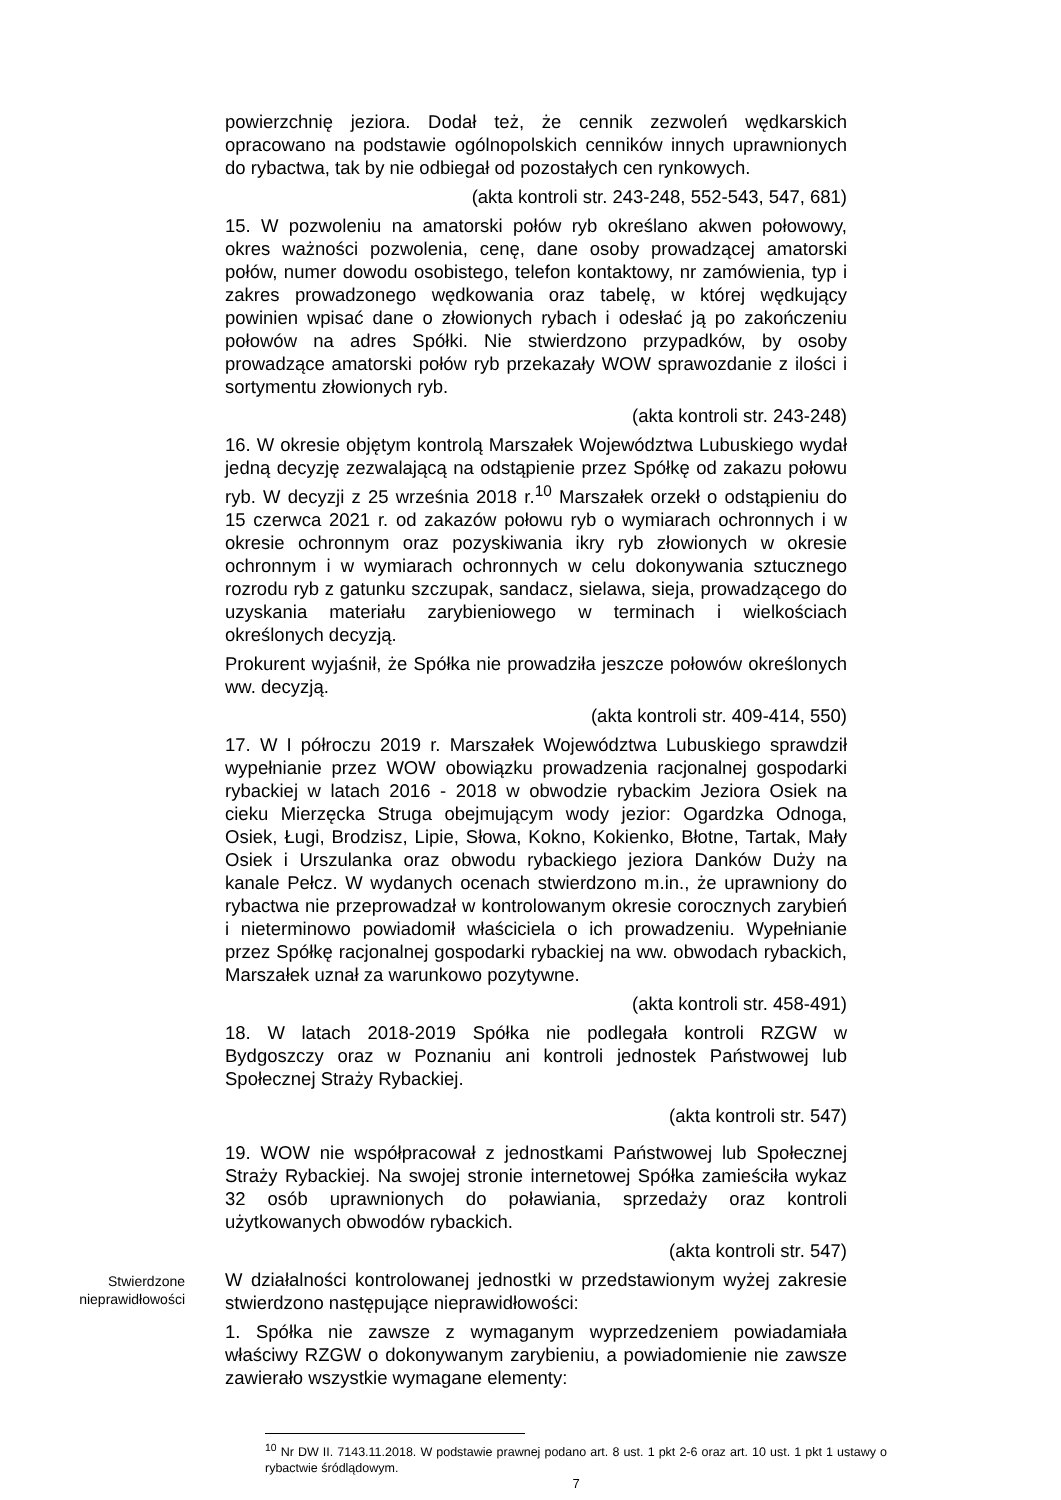powierzchnię jeziora. Dodał też, że cennik zezwoleń wędkarskich opracowano na podstawie ogólnopolskich cenników innych uprawnionych do rybactwa, tak by nie odbiegał od pozostałych cen rynkowych.
(akta kontroli str. 243-248, 552-543, 547, 681)
15. W pozwoleniu na amatorski połów ryb określano akwen połowowy, okres ważności pozwolenia, cenę, dane osoby prowadzącej amatorski połów, numer dowodu osobistego, telefon kontaktowy, nr zamówienia, typ i zakres prowadzonego wędkowania oraz tabelę, w której wędkujący powinien wpisać dane o złowionych rybach i odesłać ją po zakończeniu połowów na adres Spółki. Nie stwierdzono przypadków, by osoby prowadzące amatorski połów ryb przekazały WOW sprawozdanie z ilości i sortymentu złowionych ryb.
(akta kontroli str. 243-248)
16. W okresie objętym kontrolą Marszałek Województwa Lubuskiego wydał jedną decyzję zezwalającą na odstąpienie przez Spółkę od zakazu połowu ryb. W decyzji z 25 września 2018 r.<sup>10</sup> Marszałek orzekł o odstąpieniu do 15 czerwca 2021 r. od zakazów połowu ryb o wymiarach ochronnych i w okresie ochronnym oraz pozyskiwania ikry ryb złowionych w okresie ochronnym i w wymiarach ochronnych w celu dokonywania sztucznego rozrodu ryb z gatunku szczupak, sandacz, sielawa, sieja, prowadzącego do uzyskania materiału zarybieniowego w terminach i wielkościach określonych decyzją.
Prokurent wyjaśnił, że Spółka nie prowadziła jeszcze połowów określonych ww. decyzją.
(akta kontroli str. 409-414, 550)
17. W I półroczu 2019 r. Marszałek Województwa Lubuskiego sprawdził wypełnianie przez WOW obowiązku prowadzenia racjonalnej gospodarki rybackiej w latach 2016 - 2018 w obwodzie rybackim Jeziora Osiek na cieku Mierzęcka Struga obejmującym wody jezior: Ogardzka Odnoga, Osiek, Ługi, Brodzisz, Lipie, Słowa, Kokno, Kokienko, Błotne, Tartak, Mały Osiek i Urszulanka oraz obwodu rybackiego jeziora Danków Duży na kanale Pełcz. W wydanych ocenach stwierdzono m.in., że uprawniony do rybactwa nie przeprowadzał w kontrolowanym okresie corocznych zarybień i nieterminowo powiadomił właściciela o ich prowadzeniu. Wypełnianie przez Spółkę racjonalnej gospodarki rybackiej na ww. obwodach rybackich, Marszałek uznał za warunkowo pozytywne.
(akta kontroli str. 458-491)
18. W latach 2018-2019 Spółka nie podlegała kontroli RZGW w Bydgoszczy oraz w Poznaniu ani kontroli jednostek Państwowej lub Społecznej Straży Rybackiej.
(akta kontroli str. 547)
19. WOW nie współpracował z jednostkami Państwowej lub Społecznej Straży Rybackiej. Na swojej stronie internetowej Spółka zamieściła wykaz 32 osób uprawnionych do poławiania, sprzedaży oraz kontroli użytkowanych obwodów rybackich.
(akta kontroli str. 547)
Stwierdzone nieprawidłowości
W działalności kontrolowanej jednostki w przedstawionym wyżej zakresie stwierdzono następujące nieprawidłowości:
1. Spółka nie zawsze z wymaganym wyprzedzeniem powiadamiała właściwy RZGW o dokonywanym zarybieniu, a powiadomienie nie zawsze zawierało wszystkie wymagane elementy:
<sup>10</sup> Nr DW II. 7143.11.2018. W podstawie prawnej podano art. 8 ust. 1 pkt 2-6 oraz art. 10 ust. 1 pkt 1 ustawy o rybactwie śródlądowym.
7